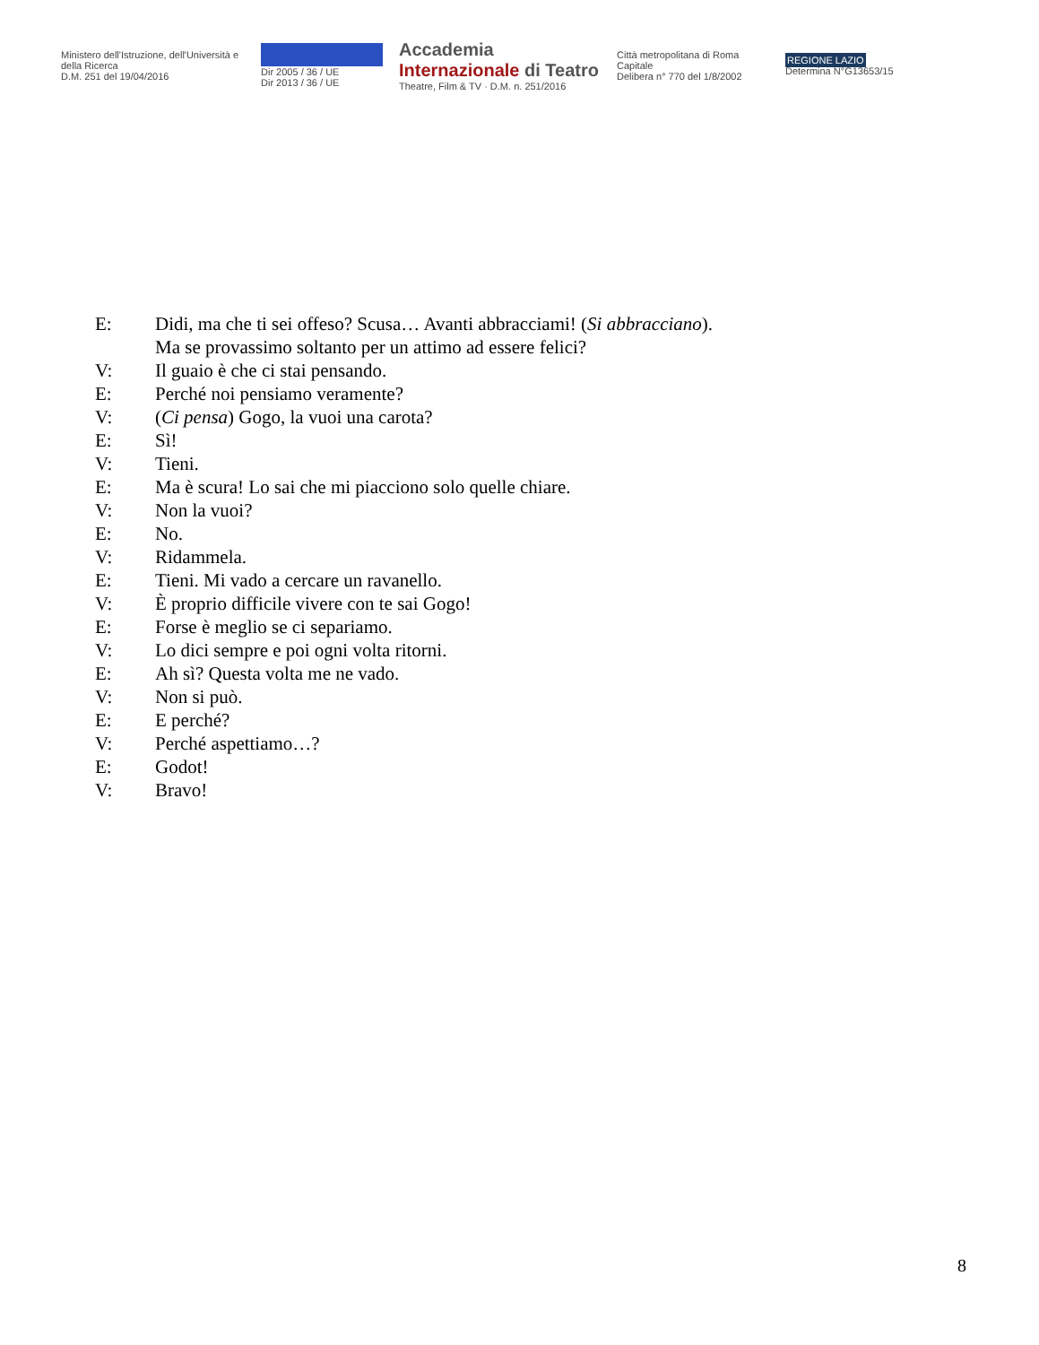Ministero dell'Istruzione, dell'Università e della Ricerca
D.M. 251 del 19/04/2016
Dir 2005 / 36 / UE
Dir 2013 / 36 / UE
Accademia Internazionale di Teatro
Theatre, Film & TV · D.M. n. 251/2016
Città metropolitana di Roma Capitale
Delibera n° 770 del 1/8/2002
REGIONE LAZIO
Determina N°G13653/15
E: Didi, ma che ti sei offeso? Scusa… Avanti abbracciami! (Si abbracciano).
Ma se provassimo soltanto per un attimo ad essere felici?
V: Il guaio è che ci stai pensando.
E: Perché noi pensiamo veramente?
V: (Ci pensa) Gogo, la vuoi una carota?
E: Sì!
V: Tieni.
E: Ma è scura! Lo sai che mi piacciono solo quelle chiare.
V: Non la vuoi?
E: No.
V: Ridammela.
E: Tieni. Mi vado a cercare un ravanello.
V: È proprio difficile vivere con te sai Gogo!
E: Forse è meglio se ci separiamo.
V: Lo dici sempre e poi ogni volta ritorni.
E: Ah sì? Questa volta me ne vado.
V: Non si può.
E: E perché?
V: Perché aspettiamo…?
E: Godot!
V: Bravo!
8